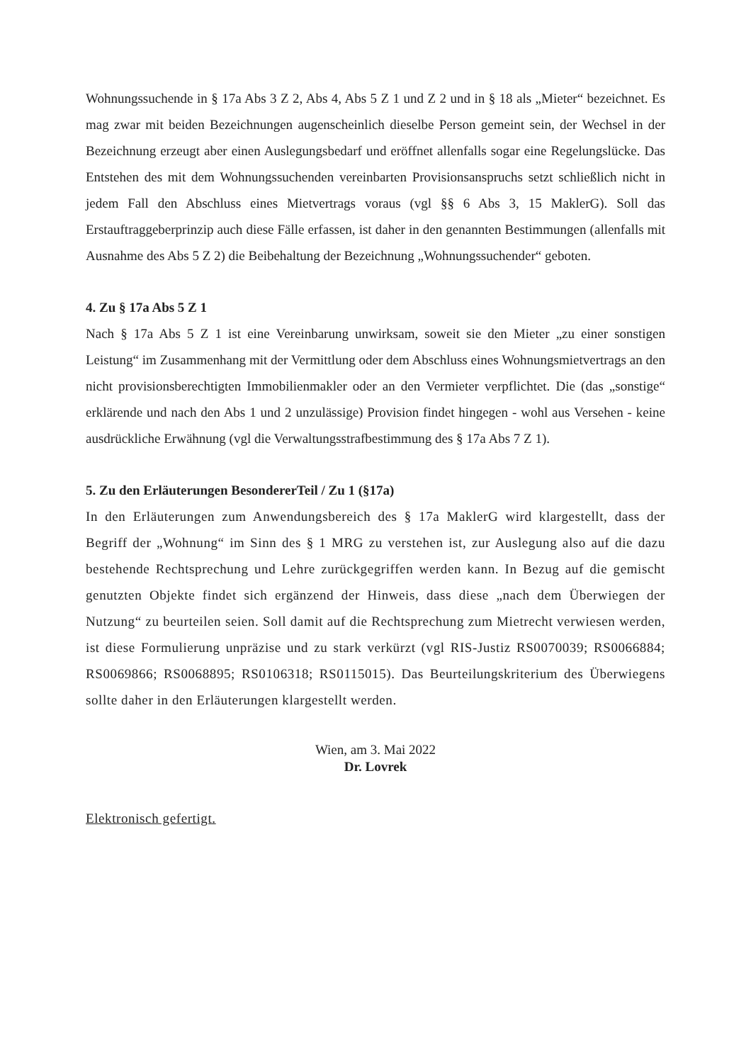Wohnungssuchende in § 17a Abs 3 Z 2, Abs 4, Abs 5 Z 1 und Z 2 und in § 18 als „Mieter“ bezeichnet. Es mag zwar mit beiden Bezeichnungen augenscheinlich dieselbe Person gemeint sein, der Wechsel in der Bezeichnung erzeugt aber einen Auslegungsbedarf und eröffnet allenfalls sogar eine Regelungslücke. Das Entstehen des mit dem Wohnungssuchenden vereinbarten Provisionsanspruchs setzt schließlich nicht in jedem Fall den Abschluss eines Mietvertrags voraus (vgl §§ 6 Abs 3, 15 MaklerG). Soll das Erstauftraggeberprinzip auch diese Fälle erfassen, ist daher in den genannten Bestimmungen (allenfalls mit Ausnahme des Abs 5 Z 2) die Beibehaltung der Bezeichnung „Wohnungssuchender“ geboten.
4. Zu § 17a Abs 5 Z 1
Nach § 17a Abs 5 Z 1 ist eine Vereinbarung unwirksam, soweit sie den Mieter „zu einer sonstigen Leistung“ im Zusammenhang mit der Vermittlung oder dem Abschluss eines Wohnungsmietvertrags an den nicht provisionsberechtigten Immobilienmakler oder an den Vermieter verpflichtet. Die (das „sonstige“ erklärende und nach den Abs 1 und 2 unzulässige) Provision findet hingegen - wohl aus Versehen - keine ausdrückliche Erwähnung (vgl die Verwaltungsstrafbestimmung des § 17a Abs 7 Z 1).
5. Zu den Erläuterungen BesondererTeil / Zu 1 (§17a)
In den Erläuterungen zum Anwendungsbereich des § 17a MaklerG wird klargestellt, dass der Begriff der „Wohnung“ im Sinn des § 1 MRG zu verstehen ist, zur Auslegung also auf die dazu bestehende Rechtsprechung und Lehre zurückgegriffen werden kann. In Bezug auf die gemischt genutzten Objekte findet sich ergänzend der Hinweis, dass diese „nach dem Überwiegen der Nutzung“ zu beurteilen seien. Soll damit auf die Rechtsprechung zum Mietrecht verwiesen werden, ist diese Formulierung unpräzise und zu stark verkürzt (vgl RIS-Justiz RS0070039; RS0066884; RS0069866; RS0068895; RS0106318; RS0115015). Das Beurteilungskriterium des Überwiegens sollte daher in den Erläuterungen klargestellt werden.
Wien, am 3. Mai 2022
Dr. Lovrek
Elektronisch gefertigt.